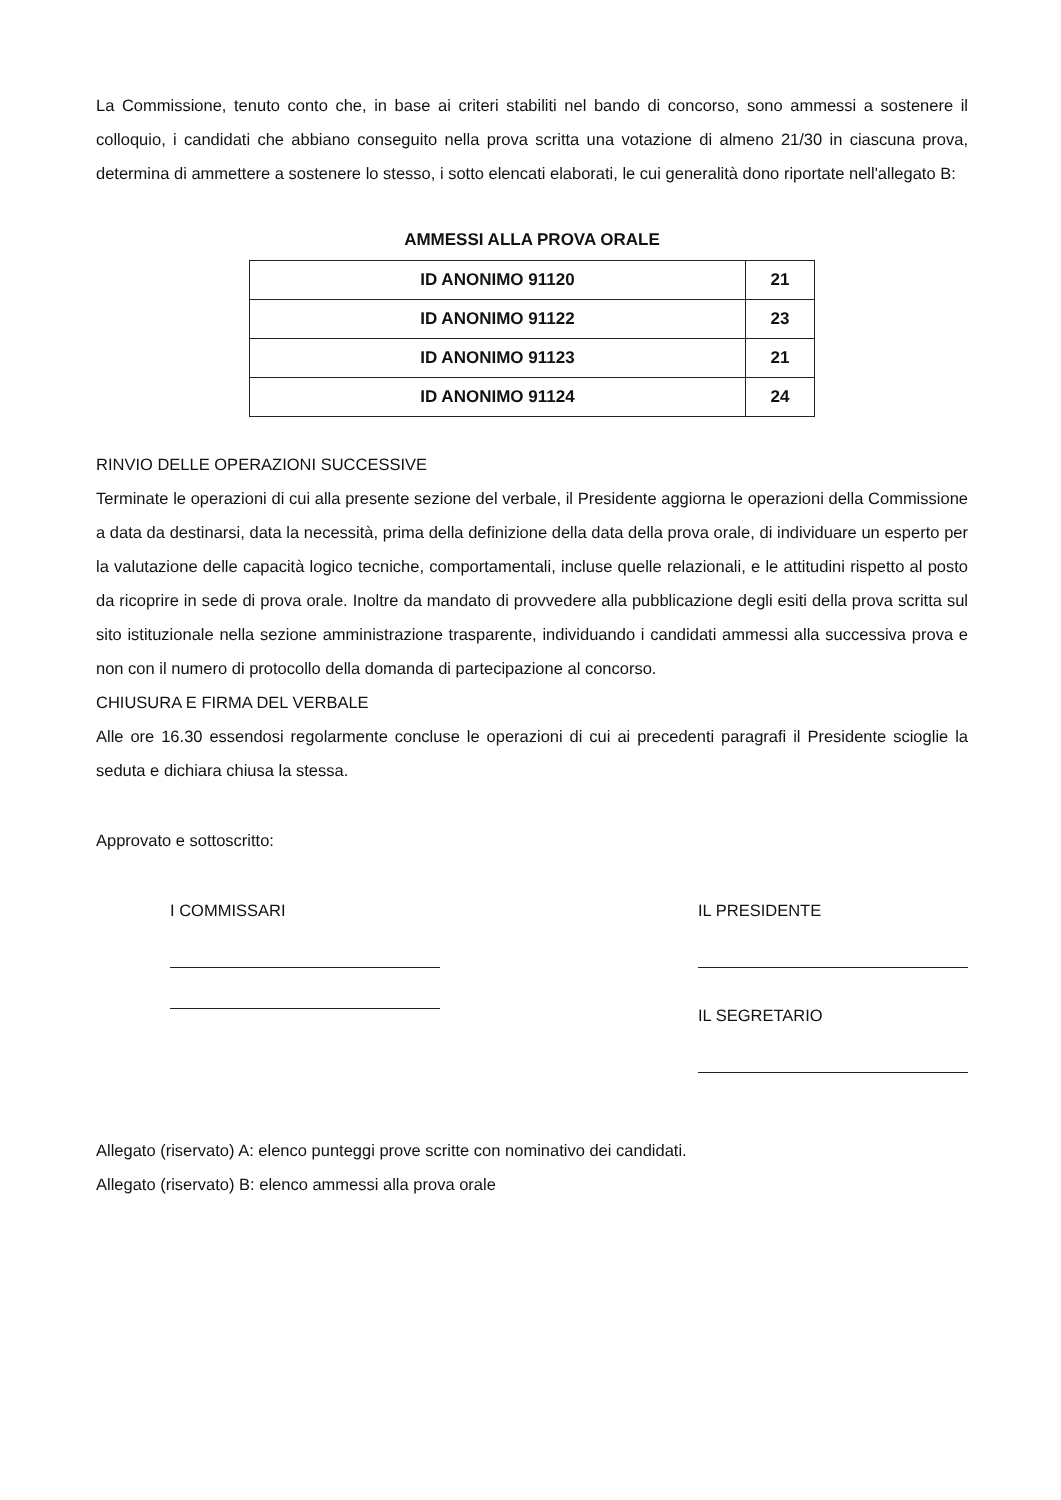La Commissione, tenuto conto che, in base ai criteri stabiliti nel bando di concorso, sono ammessi a sostenere il colloquio, i candidati che abbiano conseguito nella prova scritta una votazione di almeno 21/30 in ciascuna prova, determina di ammettere a sostenere lo stesso, i sotto elencati elaborati, le cui generalità dono riportate nell'allegato B:
AMMESSI ALLA PROVA ORALE
| ID ANONIMO 91120 | 21 |
| ID ANONIMO 91122 | 23 |
| ID ANONIMO 91123 | 21 |
| ID ANONIMO 91124 | 24 |
RINVIO DELLE OPERAZIONI SUCCESSIVE
Terminate le operazioni di cui alla presente sezione del verbale, il Presidente aggiorna le operazioni della Commissione a data da destinarsi, data la necessità, prima della definizione della data della prova orale, di individuare un esperto per la valutazione delle capacità logico tecniche, comportamentali, incluse quelle relazionali, e le attitudini rispetto al posto da ricoprire in sede di prova orale. Inoltre da mandato di provvedere alla pubblicazione degli esiti della prova scritta sul sito istituzionale nella sezione amministrazione trasparente, individuando i candidati ammessi alla successiva prova e non con il numero di protocollo della domanda di partecipazione al concorso.
CHIUSURA E FIRMA DEL VERBALE
Alle ore 16.30 essendosi regolarmente concluse le operazioni di cui ai precedenti paragrafi il Presidente scioglie la seduta e dichiara chiusa la stessa.
Approvato e sottoscritto:
I COMMISSARI IL PRESIDENTE
IL SEGRETARIO
Allegato (riservato) A: elenco punteggi prove scritte con nominativo dei candidati.
Allegato (riservato) B: elenco ammessi alla prova orale